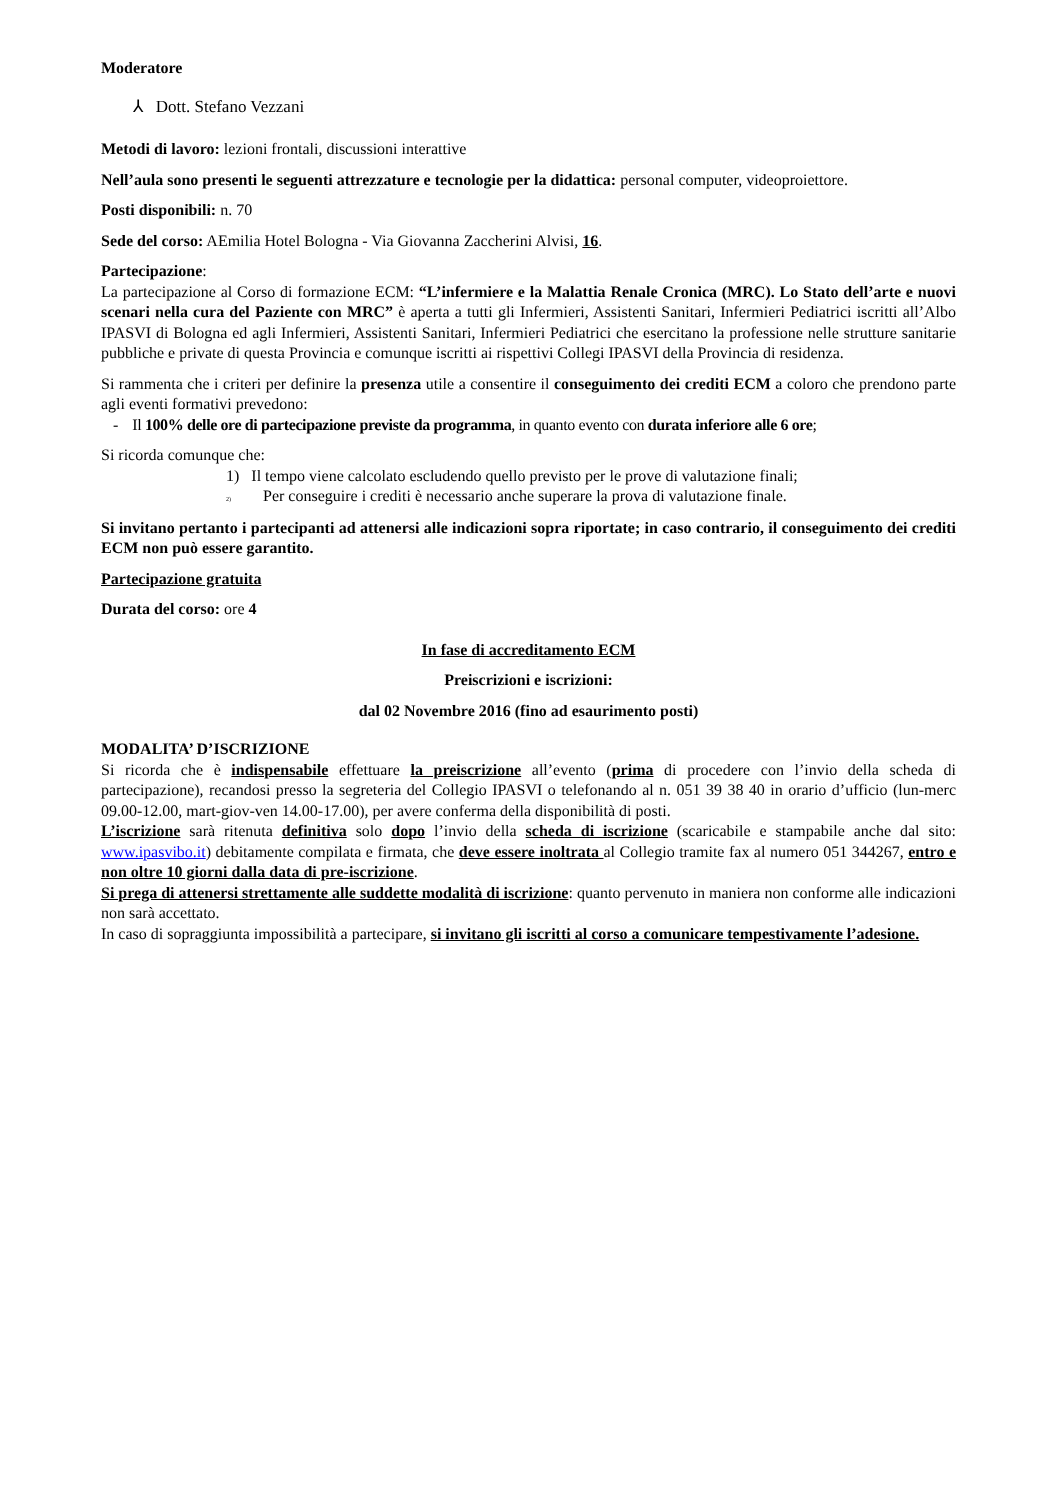Moderatore
⅄ Dott. Stefano Vezzani
Metodi di lavoro: lezioni frontali, discussioni interattive
Nell’aula sono presenti le seguenti attrezzature e tecnologie per la didattica: personal computer, videoproiettore.
Posti disponibili: n. 70
Sede del corso: AEmilia Hotel Bologna - Via Giovanna Zaccherini Alvisi, 16.
Partecipazione:
La partecipazione al Corso di formazione ECM: “L’infermiere e la Malattia Renale Cronica (MRC). Lo Stato dell’arte e nuovi scenari nella cura del Paziente con MRC” è aperta a tutti gli Infermieri, Assistenti Sanitari, Infermieri Pediatrici iscritti all’Albo IPASVI di Bologna ed agli Infermieri, Assistenti Sanitari, Infermieri Pediatrici che esercitano la professione nelle strutture sanitarie pubbliche e private di questa Provincia e comunque iscritti ai rispettivi Collegi IPASVI della Provincia di residenza.
Si rammenta che i criteri per definire la presenza utile a consentire il conseguimento dei crediti ECM a coloro che prendono parte agli eventi formativi prevedono:
- Il 100% delle ore di partecipazione previste da programma, in quanto evento con durata inferiore alle 6 ore;
Si ricorda comunque che:
1) Il tempo viene calcolato escludendo quello previsto per le prove di valutazione finali;
2) Per conseguire i crediti è necessario anche superare la prova di valutazione finale.
Si invitano pertanto i partecipanti ad attenersi alle indicazioni sopra riportate; in caso contrario, il conseguimento dei crediti ECM non può essere garantito.
Partecipazione gratuita
Durata del corso: ore 4
In fase di accreditamento ECM
Preiscrizioni e iscrizioni:
dal 02 Novembre 2016 (fino ad esaurimento posti)
MODALITA’ D’ISCRIZIONE
Si ricorda che è indispensabile effettuare la preiscrizione all’evento (prima di procedere con l’invio della scheda di partecipazione), recandosi presso la segreteria del Collegio IPASVI o telefonando al n. 051 39 38 40 in orario d’ufficio (lun-merc 09.00-12.00, mart-giov-ven 14.00-17.00), per avere conferma della disponibilità di posti.
L’iscrizione sarà ritenuta definitiva solo dopo l’invio della scheda di iscrizione (scaricabile e stampabile anche dal sito: www.ipasvibo.it) debitamente compilata e firmata, che deve essere inoltrata al Collegio tramite fax al numero 051 344267, entro e non oltre 10 giorni dalla data di pre-iscrizione.
Si prega di attenersi strettamente alle suddette modalità di iscrizione: quanto pervenuto in maniera non conforme alle indicazioni non sarà accettato.
In caso di sopraggiunta impossibilità a partecipare, si invitano gli iscritti al corso a comunicare tempestivamente l’adesione.